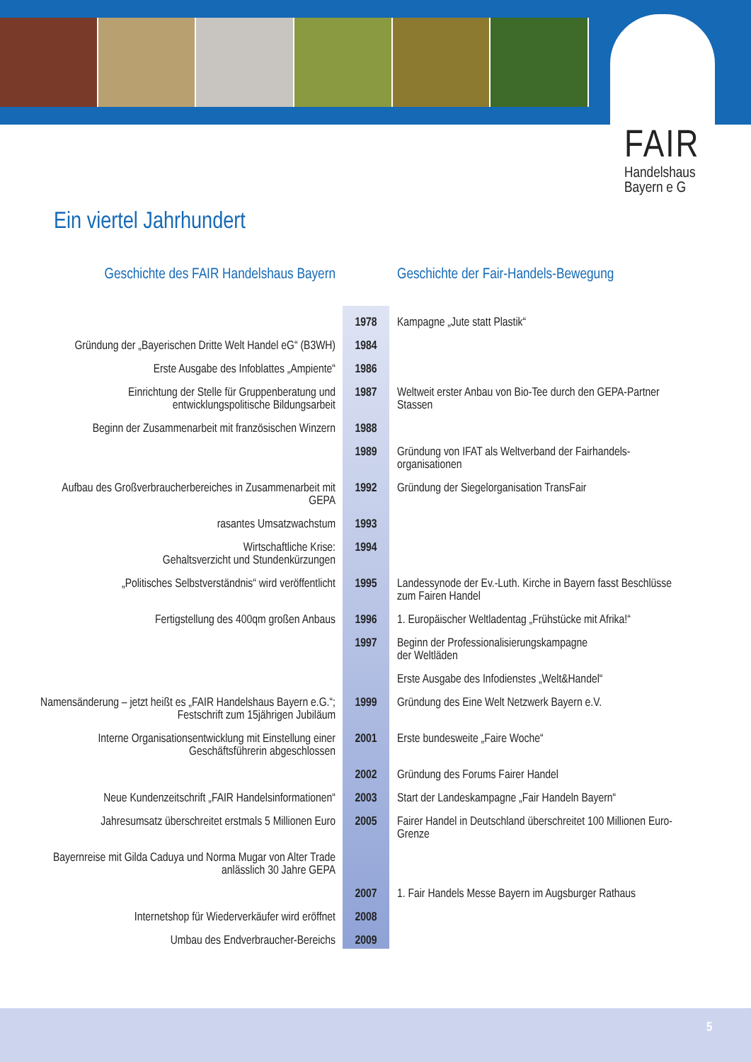FAIR
Handelshaus
Bayern e G
Ein viertel Jahrhundert
| Geschichte des FAIR Handelshaus Bayern | | Geschichte der Fair-Handels-Bewegung |
| --- | --- | --- |
| | 1978 | Kampagne „Jute statt Plastik“ |
| Gründung der „Bayerischen Dritte Welt Handel eG“ (B3WH) | 1984 | |
| Erste Ausgabe des Infoblattes „Ampiente“ | 1986 | |
| Einrichtung der Stelle für Gruppenberatung und entwicklungspolitische Bildungsarbeit | 1987 | Weltweit erster Anbau von Bio-Tee durch den GEPA-Partner Stassen |
| Beginn der Zusammenarbeit mit französischen Winzern | 1988 | |
| | 1989 | Gründung von IFAT als Weltverband der Fairhandels-organisationen |
| Aufbau des Großverbraucherbereiches in Zusammenarbeit mit GEPA | 1992 | Gründung der Siegelorganisation TransFair |
| rasantes Umsatzwachstum | 1993 | |
| Wirtschaftliche Krise: Gehaltsverzicht und Stundenkürzungen | 1994 | |
| „Politisches Selbstverständnis“ wird veröffentlicht | 1995 | Landessynode der Ev.-Luth. Kirche in Bayern fasst Beschlüsse zum Fairen Handel |
| Fertigstellung des 400qm großen Anbaus | 1996 | 1. Europäischer Weltladentag „Frühstücke mit Afrika!“ |
| | 1997 | Beginn der Professionalisierungskampagne der Weltläden |
| | | Erste Ausgabe des Infodienstes „Welt&Handel“ |
| Namensänderung – jetzt heißt es „FAIR Handelshaus Bayern e.G.“; Festschrift zum 15jährigen Jubiläum | 1999 | Gründung des Eine Welt Netzwerk Bayern e.V. |
| Interne Organisationsentwicklung mit Einstellung einer Geschäftsführerin abgeschlossen | 2001 | Erste bundesweite „Faire Woche“ |
| | 2002 | Gründung des Forums Fairer Handel |
| Neue Kundenzeitschrift „FAIR Handelsinformationen“ | 2003 | Start der Landeskampagne „Fair Handeln Bayern“ |
| Jahresumsatz überschreitet erstmals 5 Millionen Euro | 2005 | Fairer Handel in Deutschland überschreitet 100 Millionen Euro-Grenze |
| Bayernreise mit Gilda Caduya und Norma Mugar von Alter Trade anlässlich 30 Jahre GEPA | | |
| | 2007 | 1. Fair Handels Messe Bayern im Augsburger Rathaus |
| Internetshop für Wiederverkäufer wird eröffnet | 2008 | |
| Umbau des Endverbraucher-Bereichs | 2009 | |
5